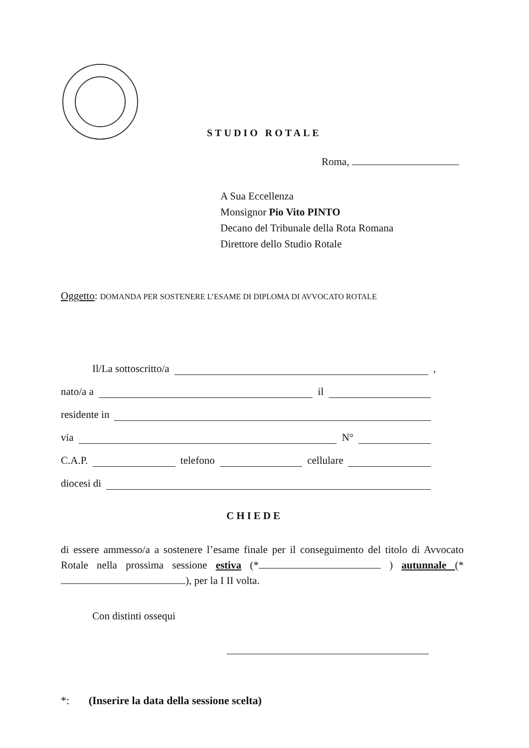STUDIO ROTALE
Roma,
A Sua Eccellenza
Monsignor Pio Vito PINTO
Decano del Tribunale della Rota Romana
Direttore dello Studio Rotale
Oggetto: DOMANDA PER SOSTENERE L’ESAME DI DIPLOMA DI AVVOCATO ROTALE
Il/La sottoscritto/a ,
nato/a a il
residente in
via N°
C.A.P. telefono cellulare
diocesi di
CHIEDE
di essere ammesso/a a sostenere l’esame finale per il conseguimento del titolo di Avvocato Rotale nella prossima sessione estiva (* ) autunnale (* ), per la I II volta.
Con distinti ossequi
*: (Inserire la data della sessione scelta)